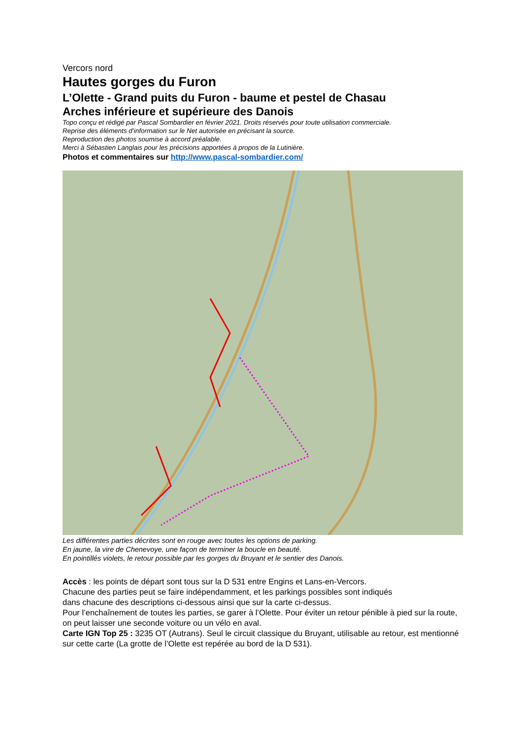Vercors nord
Hautes gorges du Furon
L’Olette - Grand puits du Furon - baume et pestel de Chasau
Arches inférieure et supérieure des Danois
Topo conçu et rédigé par Pascal Sombardier en février 2021. Droits réservés pour toute utilisation commerciale.
Reprise des éléments d’information sur le Net autorisée en précisant la source.
Reproduction des photos soumise à accord préalable.
Merci à Sébastien Langlais pour les précisions apportées à propos de la Lutinière.
Photos et commentaires sur http://www.pascal-sombardier.com/
Les différentes parties décrites sont en rouge avec toutes les options de parking.
En jaune, la vire de Chenevoye, une façon de terminer la boucle en beauté.
En pointillés violets, le retour possible par les gorges du Bruyant et le sentier des Danois.
Accès : les points de départ sont tous sur la D 531 entre Engins et Lans-en-Vercors.
Chacune des parties peut se faire indépendamment, et les parkings possibles sont indiqués
dans chacune des descriptions ci-dessous ainsi que sur la carte ci-dessus.
Pour l’enchaînement de toutes les parties, se garer à l’Olette. Pour éviter un retour pénible à pied sur la route, on peut laisser une seconde voiture ou un vélo en aval.
Carte IGN Top 25 : 3235 OT (Autrans). Seul le circuit classique du Bruyant, utilisable au retour, est mentionné sur cette carte (La grotte de l’Olette est repérée au bord de la D 531).